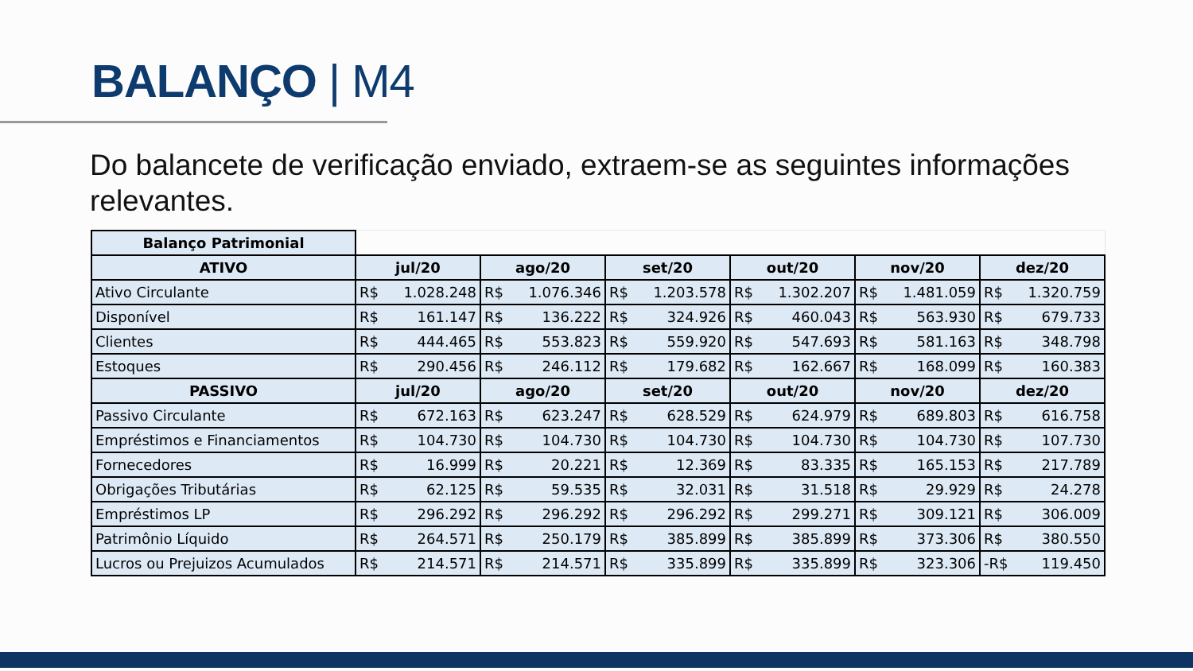BALANÇO | M4
Do balancete de verificação enviado, extraem-se as seguintes informações relevantes.
| Balanço Patrimonial | | | | | | |
| ATIVO | jul/20 | ago/20 | set/20 | out/20 | nov/20 | dez/20 |
| Ativo Circulante | R$ 1.028.248 | R$ 1.076.346 | R$ 1.203.578 | R$ 1.302.207 | R$ 1.481.059 | R$ 1.320.759 |
| Disponível | R$ 161.147 | R$ 136.222 | R$ 324.926 | R$ 460.043 | R$ 563.930 | R$ 679.733 |
| Clientes | R$ 444.465 | R$ 553.823 | R$ 559.920 | R$ 547.693 | R$ 581.163 | R$ 348.798 |
| Estoques | R$ 290.456 | R$ 246.112 | R$ 179.682 | R$ 162.667 | R$ 168.099 | R$ 160.383 |
| PASSIVO | jul/20 | ago/20 | set/20 | out/20 | nov/20 | dez/20 |
| Passivo Circulante | R$ 672.163 | R$ 623.247 | R$ 628.529 | R$ 624.979 | R$ 689.803 | R$ 616.758 |
| Empréstimos e Financiamentos | R$ 104.730 | R$ 104.730 | R$ 104.730 | R$ 104.730 | R$ 104.730 | R$ 107.730 |
| Fornecedores | R$ 16.999 | R$ 20.221 | R$ 12.369 | R$ 83.335 | R$ 165.153 | R$ 217.789 |
| Obrigações Tributárias | R$ 62.125 | R$ 59.535 | R$ 32.031 | R$ 31.518 | R$ 29.929 | R$ 24.278 |
| Empréstimos LP | R$ 296.292 | R$ 296.292 | R$ 296.292 | R$ 299.271 | R$ 309.121 | R$ 306.009 |
| Patrimônio Líquido | R$ 264.571 | R$ 250.179 | R$ 385.899 | R$ 385.899 | R$ 373.306 | R$ 380.550 |
| Lucros ou Prejuizos Acumulados | R$ 214.571 | R$ 214.571 | R$ 335.899 | R$ 335.899 | R$ 323.306 | -R$ 119.450 |